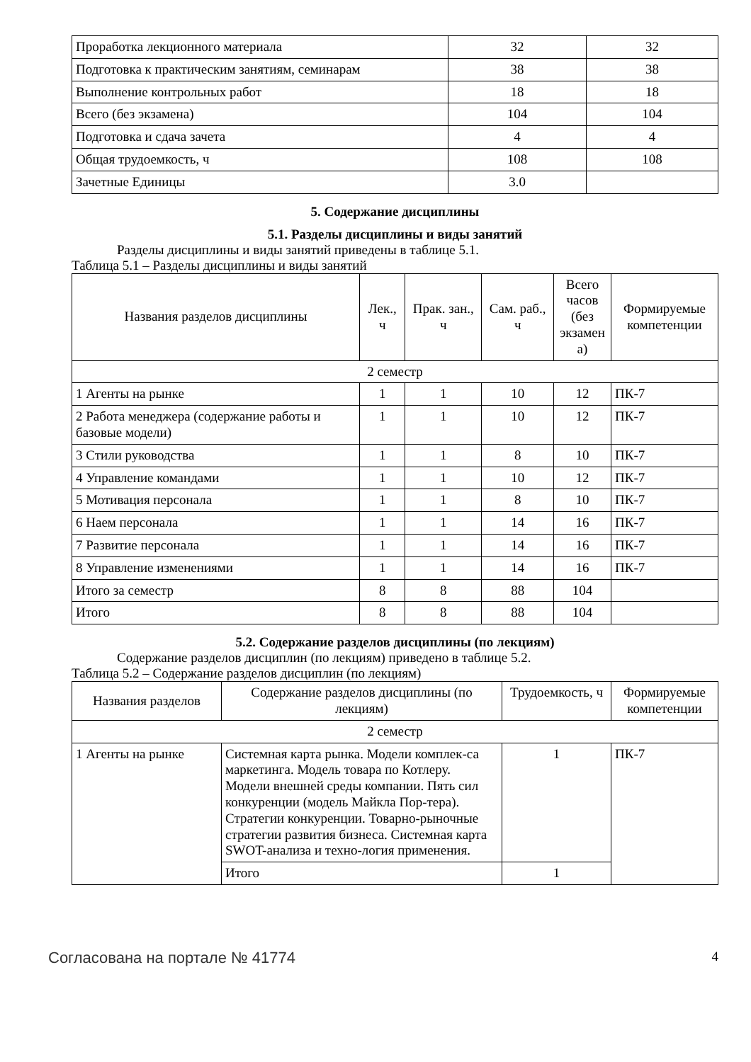| Проработка лекционного материала | 32 | 32 |
| Подготовка к практическим занятиям, семинарам | 38 | 38 |
| Выполнение контрольных работ | 18 | 18 |
| Всего (без экзамена) | 104 | 104 |
| Подготовка и сдача зачета | 4 | 4 |
| Общая трудоемкость, ч | 108 | 108 |
| Зачетные Единицы | 3.0 | |
5. Содержание дисциплины
5.1. Разделы дисциплины и виды занятий
Разделы дисциплины и виды занятий приведены в таблице 5.1.
Таблица 5.1 – Разделы дисциплины и виды занятий
| Названия разделов дисциплины | Лек., ч | Прак. зан., ч | Сам. раб., ч | Всего часов (без экзамен а) | Формируемые компетенции |
| --- | --- | --- | --- | --- | --- |
| 2 семестр | | | | | |
| 1 Агенты на рынке | 1 | 1 | 10 | 12 | ПК-7 |
| 2 Работа менеджера (содержание работы и базовые модели) | 1 | 1 | 10 | 12 | ПК-7 |
| 3 Стили руководства | 1 | 1 | 8 | 10 | ПК-7 |
| 4 Управление командами | 1 | 1 | 10 | 12 | ПК-7 |
| 5 Мотивация персонала | 1 | 1 | 8 | 10 | ПК-7 |
| 6 Наем персонала | 1 | 1 | 14 | 16 | ПК-7 |
| 7 Развитие персонала | 1 | 1 | 14 | 16 | ПК-7 |
| 8 Управление изменениями | 1 | 1 | 14 | 16 | ПК-7 |
| Итого за семестр | 8 | 8 | 88 | 104 | |
| Итого | 8 | 8 | 88 | 104 | |
5.2. Содержание разделов дисциплины (по лекциям)
Содержание разделов дисциплин (по лекциям) приведено в таблице 5.2.
Таблица 5.2 – Содержание разделов дисциплин (по лекциям)
| Названия разделов | Содержание разделов дисциплины (по лекциям) | Трудоемкость, ч | Формируемые компетенции |
| --- | --- | --- | --- |
| 2 семестр | | | |
| 1 Агенты на рынке | Системная карта рынка. Модели комплек-са маркетинга. Модель товара по Котлеру. Модели внешней среды компании. Пять сил конкуренции (модель Майкла Пор-тера). Стратегии конкуренции. Товарно-рыночные стратегии развития бизнеса. Системная карта SWOT-анализа и техно-логия применения. | 1 | ПК-7 |
| | Итого | 1 | |
Согласована на портале № 41774 4